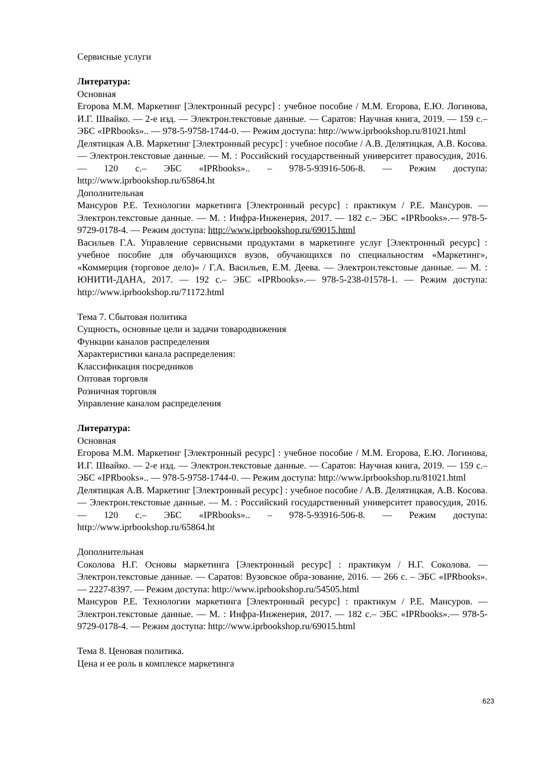Сервисные услуги
Литература:
Основная
Егорова М.М. Маркетинг [Электронный ресурс] : учебное пособие / М.М. Егорова, Е.Ю. Логинова, И.Г. Швайко. — 2-е изд. — Электрон.текстовые данные. — Саратов: Научная книга, 2019. — 159 с.– ЭБС «IPRbooks».. — 978-5-9758-1744-0. — Режим доступа: http://www.iprbookshop.ru/81021.html
Делятицкая А.В. Маркетинг [Электронный ресурс] : учебное пособие / А.В. Делятицкая, А.В. Косова. — Электрон.текстовые данные. — М. : Российский государственный университет правосудия, 2016. — 120 с.– ЭБС «IPRbooks».. – 978-5-93916-506-8. — Режим доступа: http://www.iprbookshop.ru/65864.ht
Дополнительная
Мансуров Р.Е. Технологии маркетинга [Электронный ресурс] : практикум / Р.Е. Мансуров. — Электрон.текстовые данные. — М. : Инфра-Инженерия, 2017. — 182 с.– ЭБС «IPRbooks».— 978-5-9729-0178-4. — Режим доступа: http://www.iprbookshop.ru/69015.html
Васильев Г.А. Управление сервисными продуктами в маркетинге услуг [Электронный ресурс] : учебное пособие для обучающихся вузов, обучающихся по специальностям «Маркетинг», «Коммерция (торговое дело)» / Г.А. Васильев, Е.М. Деева. — Электрон.текстовые данные. — М. : ЮНИТИ-ДАНА, 2017. — 192 с.– ЭБС «IPRbooks».— 978-5-238-01578-1. — Режим доступа: http://www.iprbookshop.ru/71172.html
Тема 7. Сбытовая политика
Сущность, основные цели и задачи товародвижения
Функции каналов распределения
Характеристики канала распределения:
Классификация посредников
Оптовая торговля
Розничная торговля
Управление каналом распределения
Литература:
Основная
Егорова М.М. Маркетинг [Электронный ресурс] : учебное пособие / М.М. Егорова, Е.Ю. Логинова, И.Г. Швайко. — 2-е изд. — Электрон.текстовые данные. — Саратов: Научная книга, 2019. — 159 с.– ЭБС «IPRbooks».. — 978-5-9758-1744-0. — Режим доступа: http://www.iprbookshop.ru/81021.html
Делятицкая А.В. Маркетинг [Электронный ресурс] : учебное пособие / А.В. Делятицкая, А.В. Косова. — Электрон.текстовые данные. — М. : Российский государственный университет правосудия, 2016. — 120 с.– ЭБС «IPRbooks».. – 978-5-93916-506-8. — Режим доступа: http://www.iprbookshop.ru/65864.ht
Дополнительная
Соколова Н.Г. Основы маркетинга [Электронный ресурс] : практикум / Н.Г. Соколова. — Электрон.текстовые данные. — Саратов: Вузовское обра-зование, 2016. — 266 с. – ЭБС «IPRbooks».— 2227-8397. — Режим доступа: http://www.iprbookshop.ru/54505.html
Мансуров Р.Е. Технологии маркетинга [Электронный ресурс] : практикум / Р.Е. Мансуров. — Электрон.текстовые данные. — М. : Инфра-Инженерия, 2017. — 182 с.– ЭБС «IPRbooks».— 978-5-9729-0178-4. — Режим доступа: http://www.iprbookshop.ru/69015.html
Тема 8. Ценовая политика.
Цена и ее роль в комплексе маркетинга
623